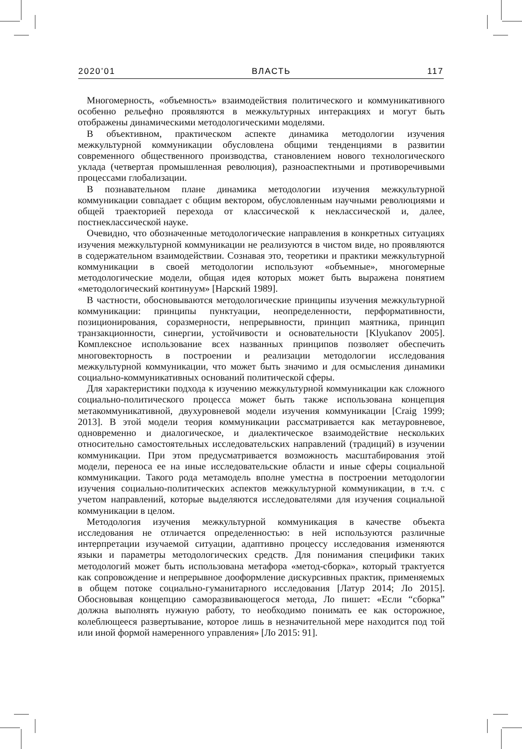2020’01 ВЛАСТЬ 117
Многомерность, «объемность» взаимодействия политического и коммуникативного особенно рельефно проявляются в межкультурных интеракциях и могут быть отображены динамическими методологическими моделями.
В объективном, практическом аспекте динамика методологии изучения межкультурной коммуникации обусловлена общими тенденциями в развитии современного общественного производства, становлением нового технологического уклада (четвертая промышленная революция), разноаспектными и противоречивыми процессами глобализации.
В познавательном плане динамика методологии изучения межкультурной коммуникации совпадает с общим вектором, обусловленным научными революциями и общей траекторией перехода от классической к неклассической и, далее, постнеклассической науке.
Очевидно, что обозначенные методологические направления в конкретных ситуациях изучения межкультурной коммуникации не реализуются в чистом виде, но проявляются в содержательном взаимодействии. Сознавая это, теоретики и практики межкультурной коммуникации в своей методологии используют «объемные», многомерные методологические модели, общая идея которых может быть выражена понятием «методологический континуум» [Нарский 1989].
В частности, обосновываются методологические принципы изучения межкультурной коммуникации: принципы пунктуации, неопределенности, перформативности, позиционирования, соразмерности, непрерывности, принцип маятника, принцип транзакционности, синергии, устойчивости и основательности [Klyukanov 2005]. Комплексное использование всех названных принципов позволяет обеспечить многовекторность в построении и реализации методологии исследования межкультурной коммуникации, что может быть значимо и для осмысления динамики социально-коммуникативных оснований политической сферы.
Для характеристики подхода к изучению межкультурной коммуникации как сложного социально-политического процесса может быть также использована концепция метакоммуникативной, двухуровневой модели изучения коммуникации [Craig 1999; 2013]. В этой модели теория коммуникации рассматривается как метауровневое, одновременно и диалогическое, и диалектическое взаимодействие нескольких относительно самостоятельных исследовательских направлений (традиций) в изучении коммуникации. При этом предусматривается возможность масштабирования этой модели, переноса ее на иные исследовательские области и иные сферы социальной коммуникации. Такого рода метамодель вполне уместна в построении методологии изучения социально-политических аспектов межкультурной коммуникации, в т.ч. с учетом направлений, которые выделяются исследователями для изучения социальной коммуникации в целом.
Методология изучения межкультурной коммуникация в качестве объекта исследования не отличается определенностью: в ней используются различные интерпретации изучаемой ситуации, адаптивно процессу исследования изменяются языки и параметры методологических средств. Для понимания специфики таких методологий может быть использована метафора «метод-сборка», который трактуется как сопровождение и непрерывное дооформление дискурсивных практик, применяемых в общем потоке социально-гуманитарного исследования [Латур 2014; Ло 2015]. Обосновывая концепцию саморазвивающегося метода, Ло пишет: «Если “сборка” должна выполнять нужную работу, то необходимо понимать ее как осторожное, колеблющееся развертывание, которое лишь в незначительной мере находится под той или иной формой намеренного управления» [Ло 2015: 91].